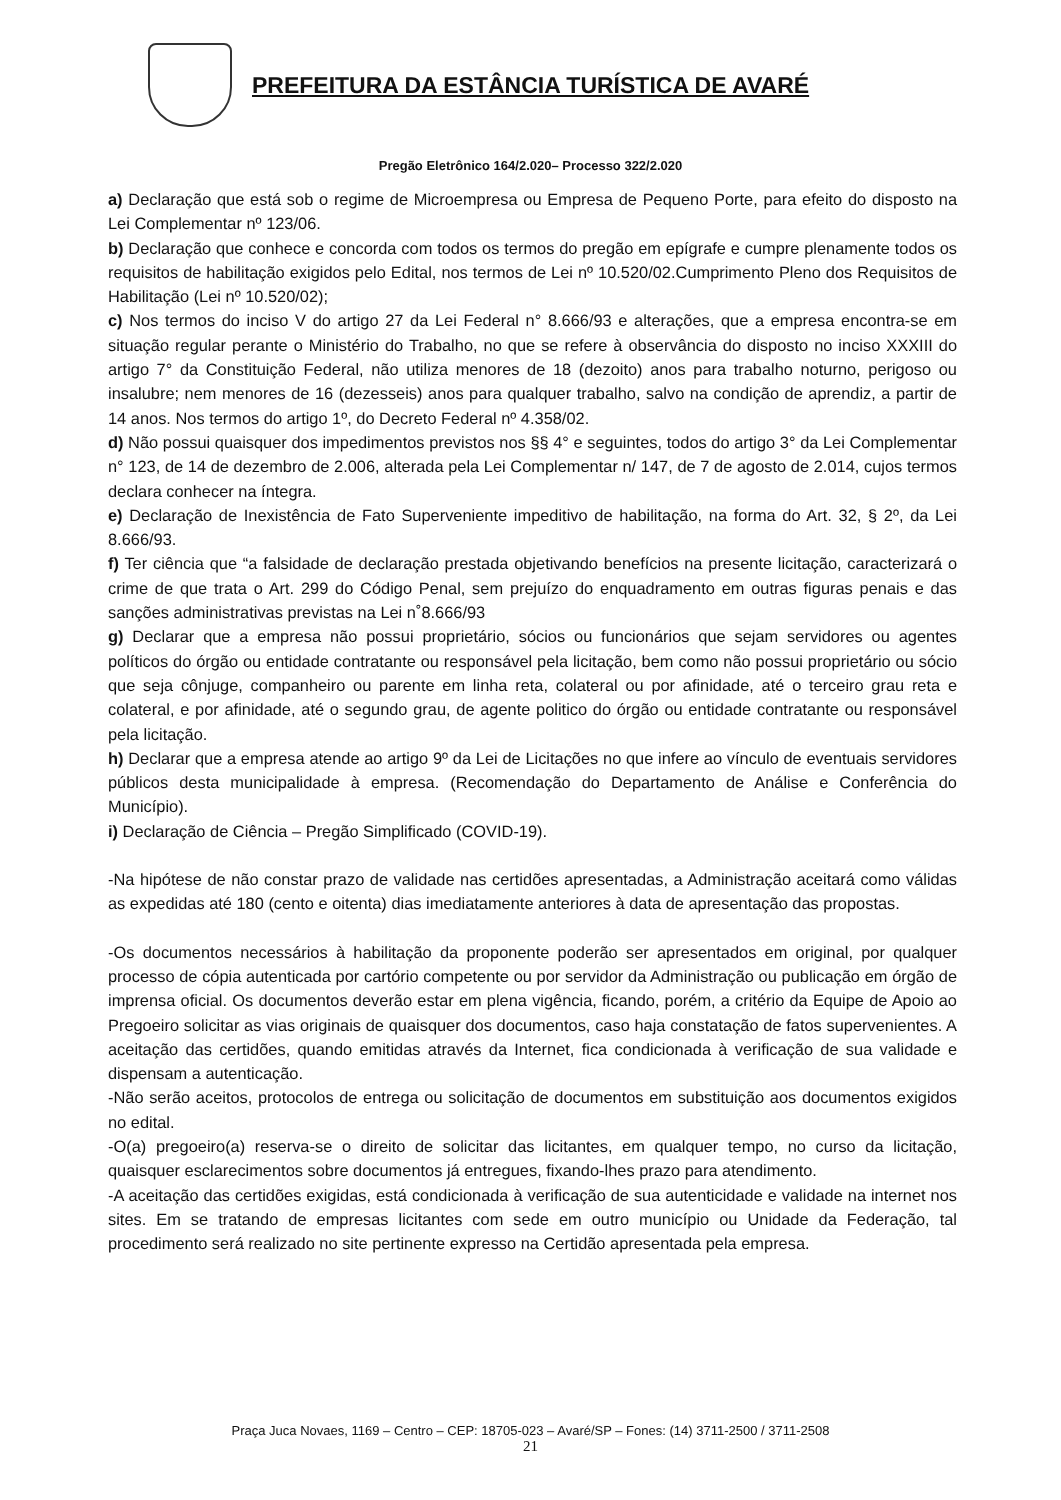PREFEITURA DA ESTÂNCIA TURÍSTICA DE AVARÉ
Pregão Eletrônico 164/2.020– Processo 322/2.020
a) Declaração que está sob o regime de Microempresa ou Empresa de Pequeno Porte, para efeito do disposto na Lei Complementar nº 123/06.
b) Declaração que conhece e concorda com todos os termos do pregão em epígrafe e cumpre plenamente todos os requisitos de habilitação exigidos pelo Edital, nos termos de Lei nº 10.520/02.Cumprimento Pleno dos Requisitos de Habilitação (Lei nº 10.520/02);
c) Nos termos do inciso V do artigo 27 da Lei Federal n° 8.666/93 e alterações, que a empresa encontra-se em situação regular perante o Ministério do Trabalho, no que se refere à observância do disposto no inciso XXXIII do artigo 7° da Constituição Federal, não utiliza menores de 18 (dezoito) anos para trabalho noturno, perigoso ou insalubre; nem menores de 16 (dezesseis) anos para qualquer trabalho, salvo na condição de aprendiz, a partir de 14 anos. Nos termos do artigo 1º, do Decreto Federal nº 4.358/02.
d) Não possui quaisquer dos impedimentos previstos nos §§ 4° e seguintes, todos do artigo 3° da Lei Complementar n° 123, de 14 de dezembro de 2.006, alterada pela Lei Complementar n/ 147, de 7 de agosto de 2.014, cujos termos declara conhecer na íntegra.
e) Declaração de Inexistência de Fato Superveniente impeditivo de habilitação, na forma do Art. 32, § 2º, da Lei 8.666/93.
f) Ter ciência que “a falsidade de declaração prestada objetivando benefícios na presente licitação, caracterizará o crime de que trata o Art. 299 do Código Penal, sem prejuízo do enquadramento em outras figuras penais e das sanções administrativas previstas na Lei n˚8.666/93
g) Declarar que a empresa não possui proprietário, sócios ou funcionários que sejam servidores ou agentes políticos do órgão ou entidade contratante ou responsável pela licitação, bem como não possui proprietário ou sócio que seja cônjuge, companheiro ou parente em linha reta, colateral ou por afinidade, até o terceiro grau reta e colateral, e por afinidade, até o segundo grau, de agente politico do órgão ou entidade contratante ou responsável pela licitação.
h) Declarar que a empresa atende ao artigo 9º da Lei de Licitações no que infere ao vínculo de eventuais servidores públicos desta municipalidade à empresa. (Recomendação do Departamento de Análise e Conferência do Município).
i) Declaração de Ciência – Pregão Simplificado (COVID-19).
-Na hipótese de não constar prazo de validade nas certidões apresentadas, a Administração aceitará como válidas as expedidas até 180 (cento e oitenta) dias imediatamente anteriores à data de apresentação das propostas.
-Os documentos necessários à habilitação da proponente poderão ser apresentados em original, por qualquer processo de cópia autenticada por cartório competente ou por servidor da Administração ou publicação em órgão de imprensa oficial. Os documentos deverão estar em plena vigência, ficando, porém, a critério da Equipe de Apoio ao Pregoeiro solicitar as vias originais de quaisquer dos documentos, caso haja constatação de fatos supervenientes. A aceitação das certidões, quando emitidas através da Internet, fica condicionada à verificação de sua validade e dispensam a autenticação.
-Não serão aceitos, protocolos de entrega ou solicitação de documentos em substituição aos documentos exigidos no edital.
-O(a) pregoeiro(a) reserva-se o direito de solicitar das licitantes, em qualquer tempo, no curso da licitação, quaisquer esclarecimentos sobre documentos já entregues, fixando-lhes prazo para atendimento.
-A aceitação das certidões exigidas, está condicionada à verificação de sua autenticidade e validade na internet nos sites. Em se tratando de empresas licitantes com sede em outro município ou Unidade da Federação, tal procedimento será realizado no site pertinente expresso na Certidão apresentada pela empresa.
Praça Juca Novaes, 1169 – Centro – CEP: 18705-023 – Avaré/SP – Fones: (14) 3711-2500 / 3711-2508
21